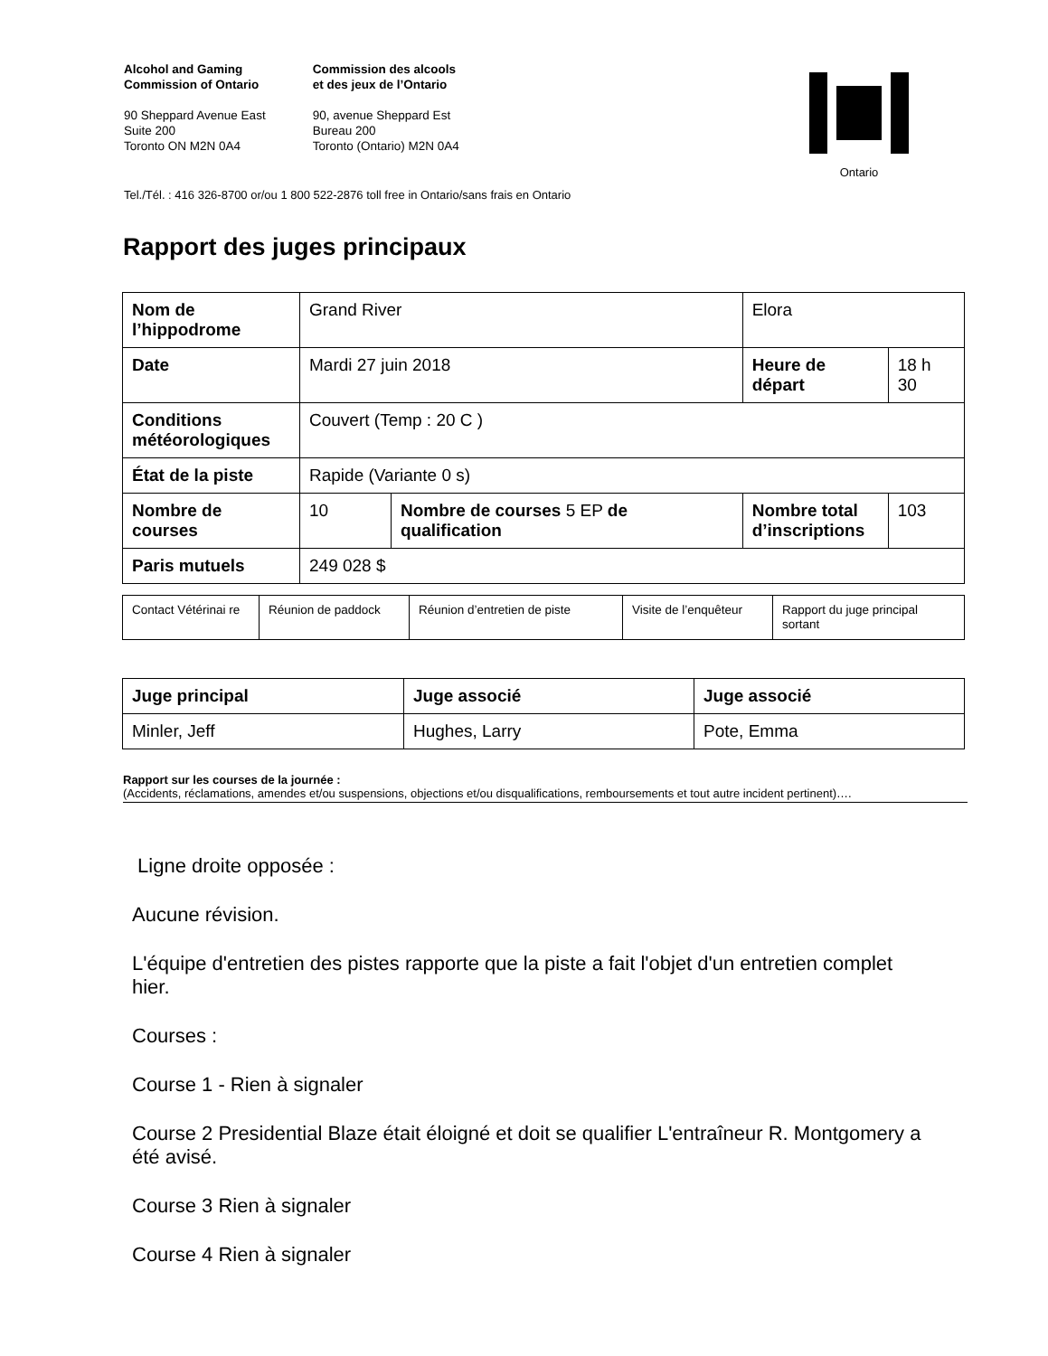Alcohol and Gaming
Commission of Ontario
90 Sheppard Avenue East
Suite 200
Toronto ON M2N 0A4
Commission des alcools
et des jeux de l’Ontario
90, avenue Sheppard Est
Bureau 200
Toronto (Ontario) M2N 0A4
Ontario
Tel./Tél. : 416 326-8700 or/ou 1 800 522-2876 toll free in Ontario/sans frais en Ontario
Rapport des juges principaux
| Nom de l’hippodrome | Grand River | | Elora | |
| Date | Mardi 27 juin 2018 | | Heure de départ | 18 h 30 |
| Conditions météorologiques | Couvert (Temp : 20 C ) | | | |
| État de la piste | Rapide (Variante 0 s) | | | |
| Nombre de courses | 10 | Nombre de courses 5 EP de qualification | Nombre total d’inscriptions | 103 |
| Paris mutuels | 249 028 $ | | | |
| Contact Vétérinai re | Réunion de paddock | Réunion d’entretien de piste | Visite de l’enquêteur | Rapport du juge principal sortant |
| Juge principal | Juge associé | Juge associé |
| Minler, Jeff | Hughes, Larry | Pote, Emma |
Rapport sur les courses de la journée :
(Accidents, réclamations, amendes et/ou suspensions, objections et/ou disqualifications, remboursements et tout autre incident pertinent)….
Ligne droite opposée :
Aucune révision.
L'équipe d'entretien des pistes rapporte que la piste a fait l'objet d'un entretien complet hier.
Courses :
Course 1 - Rien à signaler
Course 2 Presidential Blaze était éloigné et doit se qualifier L'entraîneur R. Montgomery a été avisé.
Course 3 Rien à signaler
Course 4 Rien à signaler